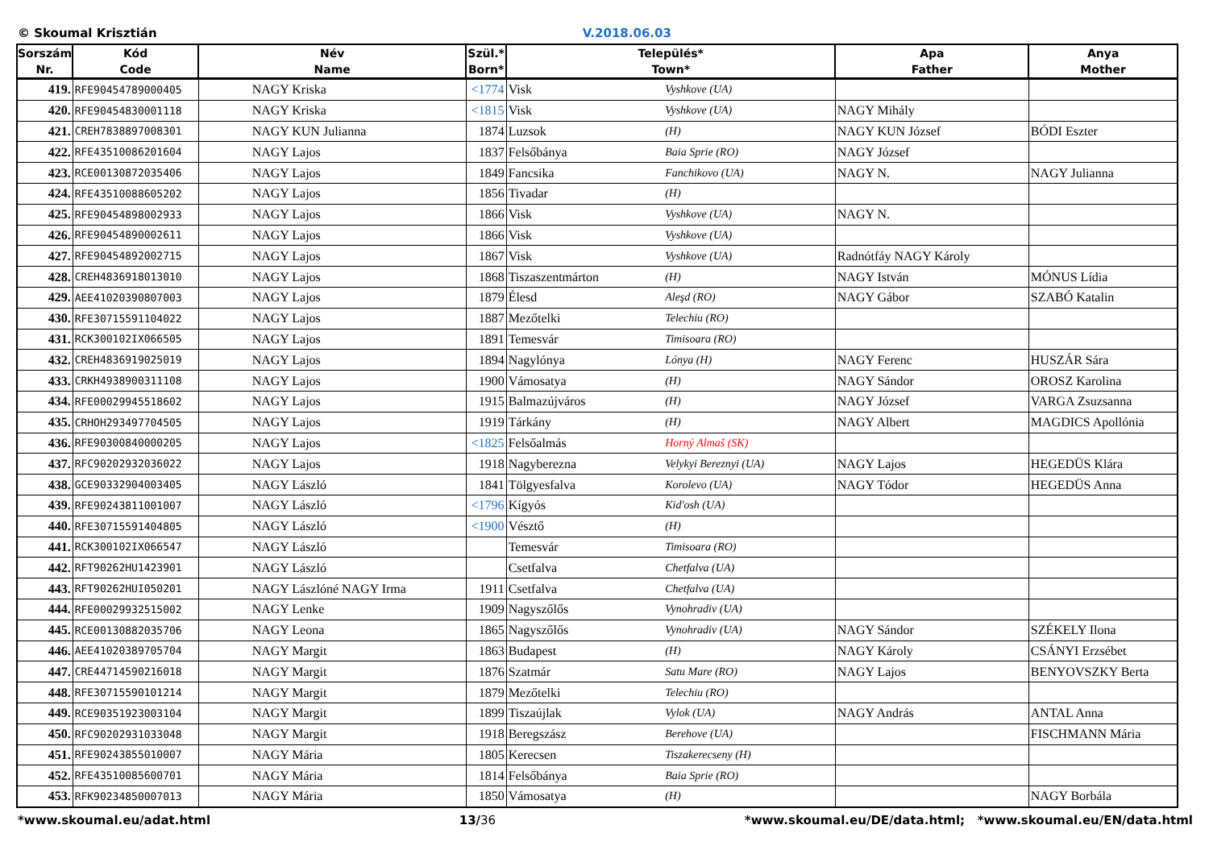© Skoumal Krisztián V.2018.06.03
| Sorszám Nr. | Kód Code | Név Name | Szül.* Born* | Település* Town* | | Apa Father | Anya Mother |
| --- | --- | --- | --- | --- | --- | --- | --- |
| 419. | RFE90454789000405 | NAGY Kriska | <1774 | Visk | Vyshkove (UA) | | |
| 420. | RFE90454830001118 | NAGY Kriska | <1815 | Visk | Vyshkove (UA) | NAGY Mihály | |
| 421. | CREH7838897008301 | NAGY KUN Julianna | 1874 | Luzsok | (H) | NAGY KUN József | BÓDI Eszter |
| 422. | RFE43510086201604 | NAGY Lajos | 1837 | Felsőbánya | Baia Sprie (RO) | NAGY József | |
| 423. | RCE00130872035406 | NAGY Lajos | 1849 | Fancsika | Fanchikovo (UA) | NAGY N. | NAGY Julianna |
| 424. | RFE43510088605202 | NAGY Lajos | 1856 | Tivadar | (H) | | |
| 425. | RFE90454898002933 | NAGY Lajos | 1866 | Visk | Vyshkove (UA) | NAGY N. | |
| 426. | RFE90454890002611 | NAGY Lajos | 1866 | Visk | Vyshkove (UA) | | |
| 427. | RFE90454892002715 | NAGY Lajos | 1867 | Visk | Vyshkove (UA) | Radnótfáy NAGY Károly | |
| 428. | CREH4836918013010 | NAGY Lajos | 1868 | Tiszaszentmárton | (H) | NAGY István | MÓNUS Lídia |
| 429. | AEE41020390807003 | NAGY Lajos | 1879 | Élesd | Aleşd (RO) | NAGY Gábor | SZABÓ Katalin |
| 430. | RFE30715591104022 | NAGY Lajos | 1887 | Mezőtelki | Telechiu (RO) | | |
| 431. | RCK300102IX066505 | NAGY Lajos | 1891 | Temesvár | Timisoara (RO) | | |
| 432. | CREH4836919025019 | NAGY Lajos | 1894 | Nagylónya | Lónya (H) | NAGY Ferenc | HUSZÁR Sára |
| 433. | CRKH4938900311108 | NAGY Lajos | 1900 | Vámosatya | (H) | NAGY Sándor | OROSZ Karolina |
| 434. | RFE00029945518602 | NAGY Lajos | 1915 | Balmazújváros | (H) | NAGY József | VARGA Zsuzsanna |
| 435. | CRHOH293497704505 | NAGY Lajos | 1919 | Tárkány | (H) | NAGY Albert | MAGDICS Apollónia |
| 436. | RFE90300840000205 | NAGY Lajos | <1825 | Felsőalmás | Horný Almaš (SK) | | |
| 437. | RFC90202932036022 | NAGY Lajos | 1918 | Nagyberezna | Velykyi Bereznyi (UA) | NAGY Lajos | HEGEDÜS Klára |
| 438. | GCE90332904003405 | NAGY László | 1841 | Tölgyesfalva | Korolevo (UA) | NAGY Tódor | HEGEDÜS Anna |
| 439. | RFE90243811001007 | NAGY László | <1796 | Kígyós | Kid'osh (UA) | | |
| 440. | RFE30715591404805 | NAGY László | <1900 | Vésztő | (H) | | |
| 441. | RCK300102IX066547 | NAGY László | | Temesvár | Timisoara (RO) | | |
| 442. | RFT90262HU1423901 | NAGY László | | Csetfalva | Chetfalva (UA) | | |
| 443. | RFT90262HUI050201 | NAGY Lászlóné NAGY Irma | 1911 | Csetfalva | Chetfalva (UA) | | |
| 444. | RFE00029932515002 | NAGY Lenke | 1909 | Nagyszőlős | Vynohradiv (UA) | | |
| 445. | RCE00130882035706 | NAGY Leona | 1865 | Nagyszőlős | Vynohradiv (UA) | NAGY Sándor | SZÉKELY Ilona |
| 446. | AEE41020389705704 | NAGY Margit | 1863 | Budapest | (H) | NAGY Károly | CSÁNYI Erzsébet |
| 447. | CRE44714590216018 | NAGY Margit | 1876 | Szatmár | Satu Mare (RO) | NAGY Lajos | BENYOVSZKY Berta |
| 448. | RFE30715590101214 | NAGY Margit | 1879 | Mezőtelki | Telechiu (RO) | | |
| 449. | RCE90351923003104 | NAGY Margit | 1899 | Tiszaújlak | Vylok (UA) | NAGY András | ANTAL Anna |
| 450. | RFC90202931033048 | NAGY Margit | 1918 | Beregszász | Berehove (UA) | | FISCHMANN Mária |
| 451. | RFE90243855010007 | NAGY Mária | 1805 | Kerecsen | Tiszakerecseny (H) | | |
| 452. | RFE43510085600701 | NAGY Mária | 1814 | Felsőbánya | Baia Sprie (RO) | | |
| 453. | RFK90234850007013 | NAGY Mária | 1850 | Vámosatya | (H) | | NAGY Borbála |
*www.skoumal.eu/adat.html 13/36 *www.skoumal.eu/DE/data.html; *www.skoumal.eu/EN/data.html